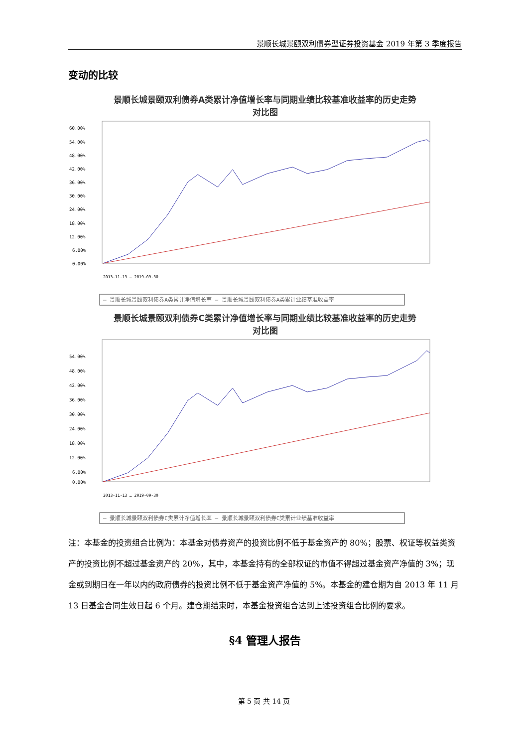景顺长城景颐双利债券型证券投资基金 2019 年第 3 季度报告
变动的比较
景顺长城景颐双利债券A类累计净值增长率与同期业绩比较基准收益率的历史走势
对比图
60.00%
54.00%
48.00%
42.00%
36.00%
30.00%
24.00%
18.00%
12.00%
6.00%
0.00%
2013-11-13 … 2019-09-30
— 景顺长城景颐双利债券A类累计净值增长率 — 景顺长城景颐双利债券A类累计业绩基准收益率
景顺长城景颐双利债券C类累计净值增长率与同期业绩比较基准收益率的历史走势
对比图
54.00%
48.00%
42.00%
36.00%
30.00%
24.00%
18.00%
12.00%
6.00%
0.00%
2013-11-13 … 2019-09-30
— 景顺长城景颐双利债券C类累计净值增长率 — 景顺长城景颐双利债券C类累计业绩基准收益率
注：本基金的投资组合比例为：本基金对债券资产的投资比例不低于基金资产的 80%；股票、权证等权益类资产的投资比例不超过基金资产的 20%，其中，本基金持有的全部权证的市值不得超过基金资产净值的 3%；现金或到期日在一年以内的政府债券的投资比例不低于基金资产净值的 5%。本基金的建仓期为自 2013 年 11 月 13 日基金合同生效日起 6 个月。建仓期结束时，本基金投资组合达到上述投资组合比例的要求。
§4 管理人报告
第 5 页 共 14 页